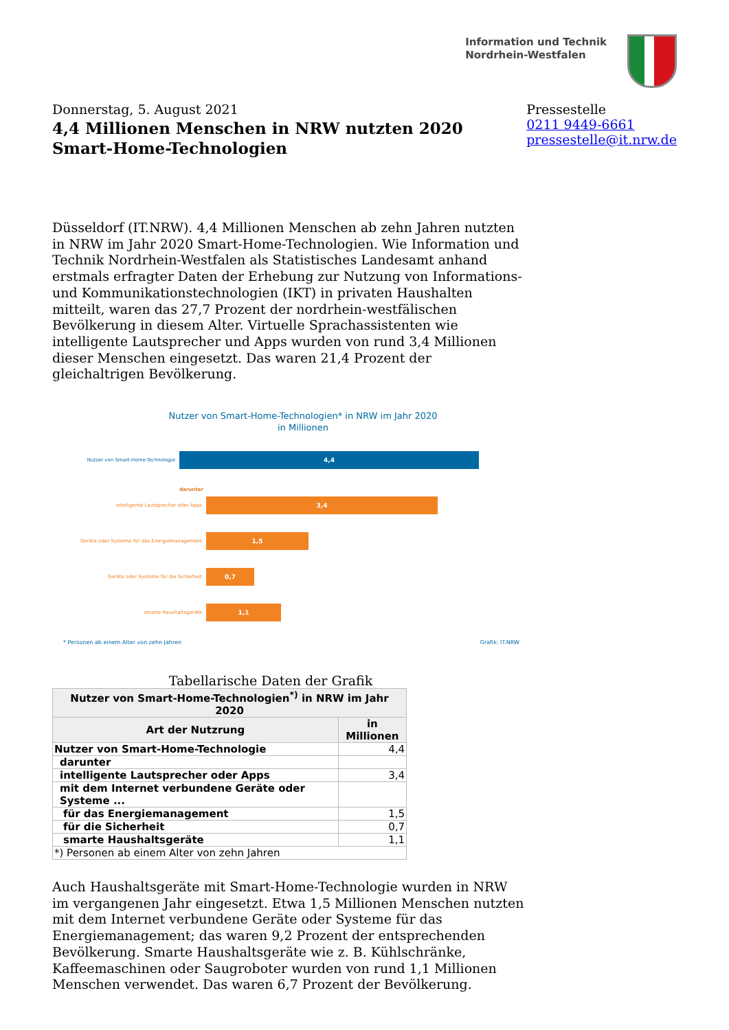Information und Technik
Nordrhein-Westfalen
Donnerstag, 5. August 2021
4,4 Millionen Menschen in NRW nutzten 2020 Smart-Home-Technologien
Pressestelle
0211 9449-6661
pressestelle@it.nrw.de
Düsseldorf (IT.NRW). 4,4 Millionen Menschen ab zehn Jahren nutzten in NRW im Jahr 2020 Smart-Home-Technologien. Wie Information und Technik Nordrhein-Westfalen als Statistisches Landesamt anhand erstmals erfragter Daten der Erhebung zur Nutzung von Informations- und Kommunikationstechnologien (IKT) in privaten Haushalten mitteilt, waren das 27,7 Prozent der nordrhein-westfälischen Bevölkerung in diesem Alter. Virtuelle Sprachassistenten wie intelligente Lautsprecher und Apps wurden von rund 3,4 Millionen dieser Menschen eingesetzt. Das waren 21,4 Prozent der gleichaltrigen Bevölkerung.
Nutzer von Smart-Home-Technologien* in NRW im Jahr 2020
in Millionen
Nutzer von Smart-Home-Technologie
4,4
darunter
intelligente Lautsprecher oder Apps
3,4
Geräte oder Systeme für das Energiemanagement
1,5
Geräte oder Systeme für die Sicherheit
0,7
smarte Haushaltsgeräte
1,1
* Personen ab einem Alter von zehn Jahren Grafik: IT.NRW
Tabellarische Daten der Grafik
| Nutzer von Smart-Home-Technologien<sup>*)</sup> in NRW im Jahr 2020 | |
| --- | --- |
| Art der Nutzrung | in Millionen |
| Nutzer von Smart-Home-Technologie | 4,4 |
| darunter | |
| intelligente Lautsprecher oder Apps | 3,4 |
| mit dem Internet verbundene Geräte oder Systeme ... | |
| für das Energiemanagement | 1,5 |
| für die Sicherheit | 0,7 |
| smarte Haushaltsgeräte | 1,1 |
| *) Personen ab einem Alter von zehn Jahren | |
Auch Haushaltsgeräte mit Smart-Home-Technologie wurden in NRW im vergangenen Jahr eingesetzt. Etwa 1,5 Millionen Menschen nutzten mit dem Internet verbundene Geräte oder Systeme für das Energiemanagement; das waren 9,2 Prozent der entsprechenden Bevölkerung. Smarte Haushaltsgeräte wie z. B. Kühlschränke, Kaffeemaschinen oder Saugroboter wurden von rund 1,1 Millionen Menschen verwendet. Das waren 6,7 Prozent der Bevölkerung.